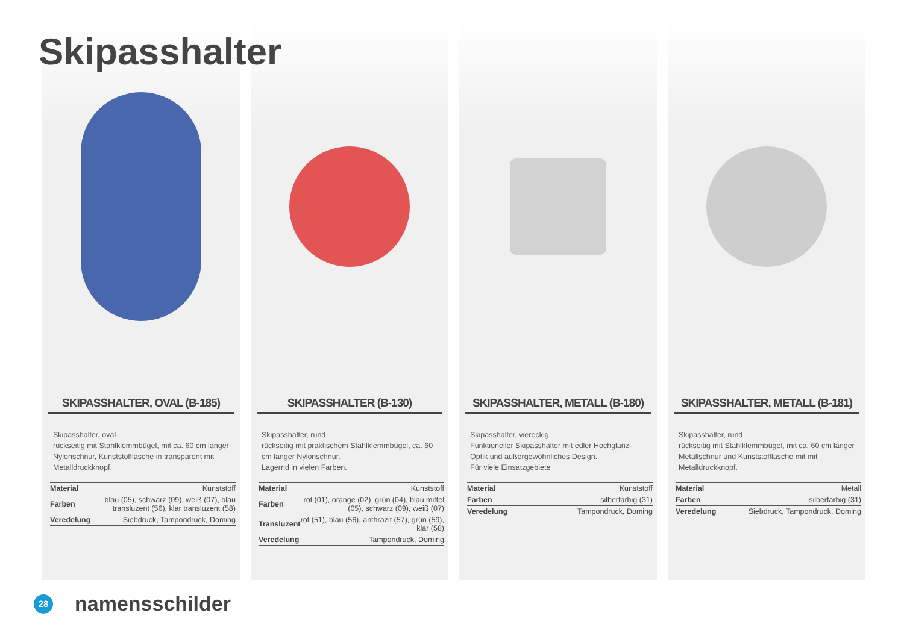Skipasshalter
SKIPASSHALTER, OVAL (B-185)
Skipasshalter, oval
rückseitig mit Stahlklemmbügel, mit ca. 60 cm langer Nylonschnur, Kunststofflasche in transparent mit Metalldruckknopf.
| Material | Kunststoff |
| Farben | blau (05), schwarz (09), weiß (07), blau transluzent (56), klar transluzent (58) |
| Veredelung | Siebdruck, Tampondruck, Doming |
SKIPASSHALTER (B-130)
Skipasshalter, rund
rückseitig mit praktischem Stahlklemmbügel, ca. 60 cm langer Nylonschnur.
Lagernd in vielen Farben.
| Material | Kunststoff |
| Farben | rot (01), orange (02), grün (04), blau mittel (05), schwarz (09), weiß (07) |
| Transluzent | rot (51), blau (56), anthrazit (57), grün (59), klar (58) |
| Veredelung | Tampondruck, Doming |
SKIPASSHALTER, METALL (B-180)
Skipasshalter, viereckig
Funktioneller Skipasshalter mit edler Hochglanz-Optik und außergewöhnliches Design.
Für viele Einsatzgebiete
| Material | Kunststoff |
| Farben | silberfarbig (31) |
| Veredelung | Tampondruck, Doming |
SKIPASSHALTER, METALL (B-181)
Skipasshalter, rund
rückseitig mit Stahlklemmbügel, mit ca. 60 cm langer Metallschnur und Kunststofflasche mit mit Metalldruckknopf.
| Material | Metall |
| Farben | silberfarbig (31) |
| Veredelung | Siebdruck, Tampondruck, Doming |
28
namensschilder